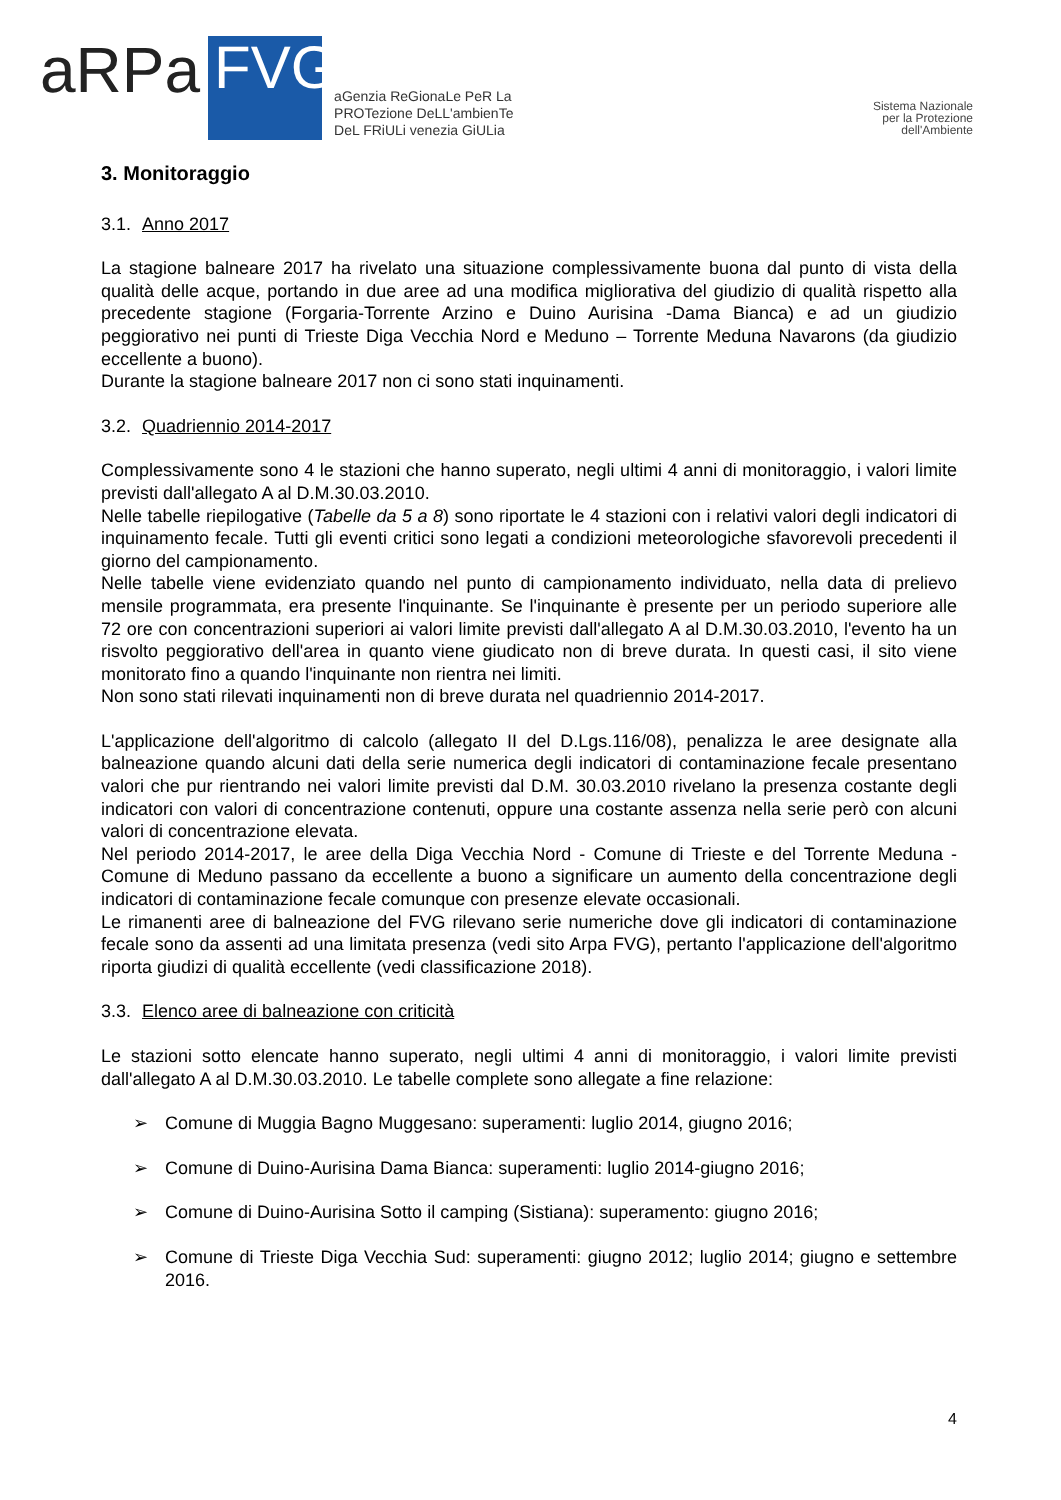aRPa
FVG
aGenzia ReGionaLe PeR La
PROTezione DeLL'ambienTe
DeL FRiULi venezia GiULia
Sistema Nazionale
per la Protezione
dell'Ambiente
3. Monitoraggio
3.1. Anno 2017
La stagione balneare 2017 ha rivelato una situazione complessivamente buona dal punto di vista della qualità delle acque, portando in due aree ad una modifica migliorativa del giudizio di qualità rispetto alla precedente stagione (Forgaria-Torrente Arzino e Duino Aurisina -Dama Bianca) e ad un giudizio peggiorativo nei punti di Trieste Diga Vecchia Nord e Meduno – Torrente Meduna Navarons (da giudizio eccellente a buono).
Durante la stagione balneare 2017 non ci sono stati inquinamenti.
3.2. Quadriennio 2014-2017
Complessivamente sono 4 le stazioni che hanno superato, negli ultimi 4 anni di monitoraggio, i valori limite previsti dall'allegato A al D.M.30.03.2010.
Nelle tabelle riepilogative (Tabelle da 5 a 8) sono riportate le 4 stazioni con i relativi valori degli indicatori di inquinamento fecale. Tutti gli eventi critici sono legati a condizioni meteorologiche sfavorevoli precedenti il giorno del campionamento.
Nelle tabelle viene evidenziato quando nel punto di campionamento individuato, nella data di prelievo mensile programmata, era presente l'inquinante. Se l'inquinante è presente per un periodo superiore alle 72 ore con concentrazioni superiori ai valori limite previsti dall'allegato A al D.M.30.03.2010, l'evento ha un risvolto peggiorativo dell'area in quanto viene giudicato non di breve durata. In questi casi, il sito viene monitorato fino a quando l'inquinante non rientra nei limiti.
Non sono stati rilevati inquinamenti non di breve durata nel quadriennio 2014-2017.
L'applicazione dell'algoritmo di calcolo (allegato II del D.Lgs.116/08), penalizza le aree designate alla balneazione quando alcuni dati della serie numerica degli indicatori di contaminazione fecale presentano valori che pur rientrando nei valori limite previsti dal D.M. 30.03.2010 rivelano la presenza costante degli indicatori con valori di concentrazione contenuti, oppure una costante assenza nella serie però con alcuni valori di concentrazione elevata.
Nel periodo 2014-2017, le aree della Diga Vecchia Nord - Comune di Trieste e del Torrente Meduna - Comune di Meduno passano da eccellente a buono a significare un aumento della concentrazione degli indicatori di contaminazione fecale comunque con presenze elevate occasionali.
Le rimanenti aree di balneazione del FVG rilevano serie numeriche dove gli indicatori di contaminazione fecale sono da assenti ad una limitata presenza (vedi sito Arpa FVG), pertanto l'applicazione dell'algoritmo riporta giudizi di qualità eccellente (vedi classificazione 2018).
3.3. Elenco aree di balneazione con criticità
Le stazioni sotto elencate hanno superato, negli ultimi 4 anni di monitoraggio, i valori limite previsti dall'allegato A al D.M.30.03.2010. Le tabelle complete sono allegate a fine relazione:
➢ Comune di Muggia Bagno Muggesano: superamenti: luglio 2014, giugno 2016;
➢ Comune di Duino-Aurisina Dama Bianca: superamenti: luglio 2014-giugno 2016;
➢ Comune di Duino-Aurisina Sotto il camping (Sistiana): superamento: giugno 2016;
➢ Comune di Trieste Diga Vecchia Sud: superamenti: giugno 2012; luglio 2014; giugno e settembre 2016.
4